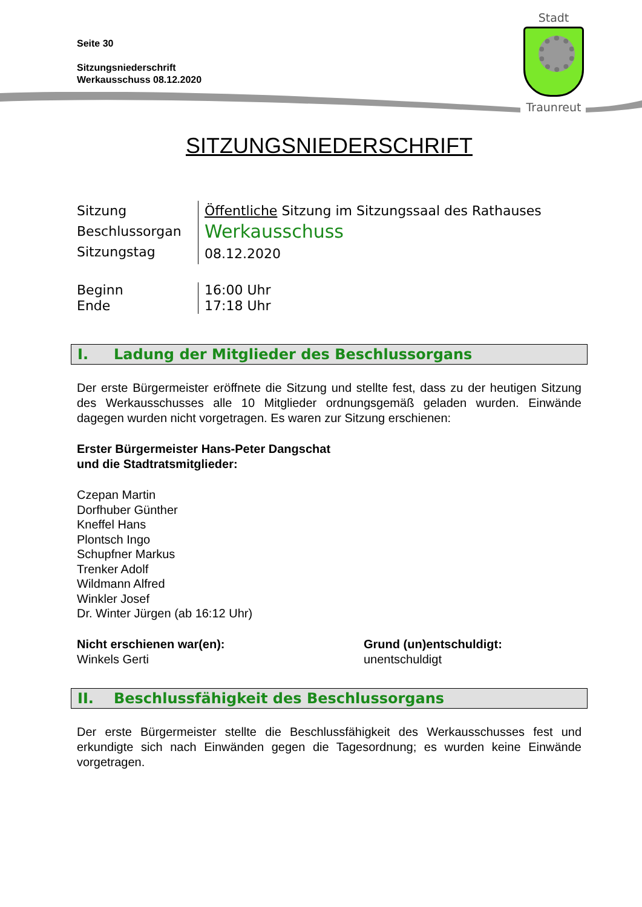Seite 30
Sitzungsniederschrift
Werkausschuss 08.12.2020
Stadt
Traunreut
SITZUNGSNIEDERSCHRIFT
Sitzung
Beschlussorgan
Sitzungstag
Öffentliche Sitzung im Sitzungssaal des Rathauses
Werkausschuss
08.12.2020
Beginn
Ende
16:00 Uhr
17:18 Uhr
I. Ladung der Mitglieder des Beschlussorgans
Der erste Bürgermeister eröffnete die Sitzung und stellte fest, dass zu der heutigen Sitzung des Werkausschusses alle 10 Mitglieder ordnungsgemäß geladen wurden. Einwände dagegen wurden nicht vorgetragen. Es waren zur Sitzung erschienen:
Erster Bürgermeister Hans-Peter Dangschat
und die Stadtratsmitglieder:
Czepan Martin
Dorfhuber Günther
Kneffel Hans
Plontsch Ingo
Schupfner Markus
Trenker Adolf
Wildmann Alfred
Winkler Josef
Dr. Winter Jürgen (ab 16:12 Uhr)
Nicht erschienen war(en):
Winkels Gerti
Grund (un)entschuldigt:
unentschuldigt
II. Beschlussfähigkeit des Beschlussorgans
Der erste Bürgermeister stellte die Beschlussfähigkeit des Werkausschusses fest und erkundigte sich nach Einwänden gegen die Tagesordnung; es wurden keine Einwände vorgetragen.